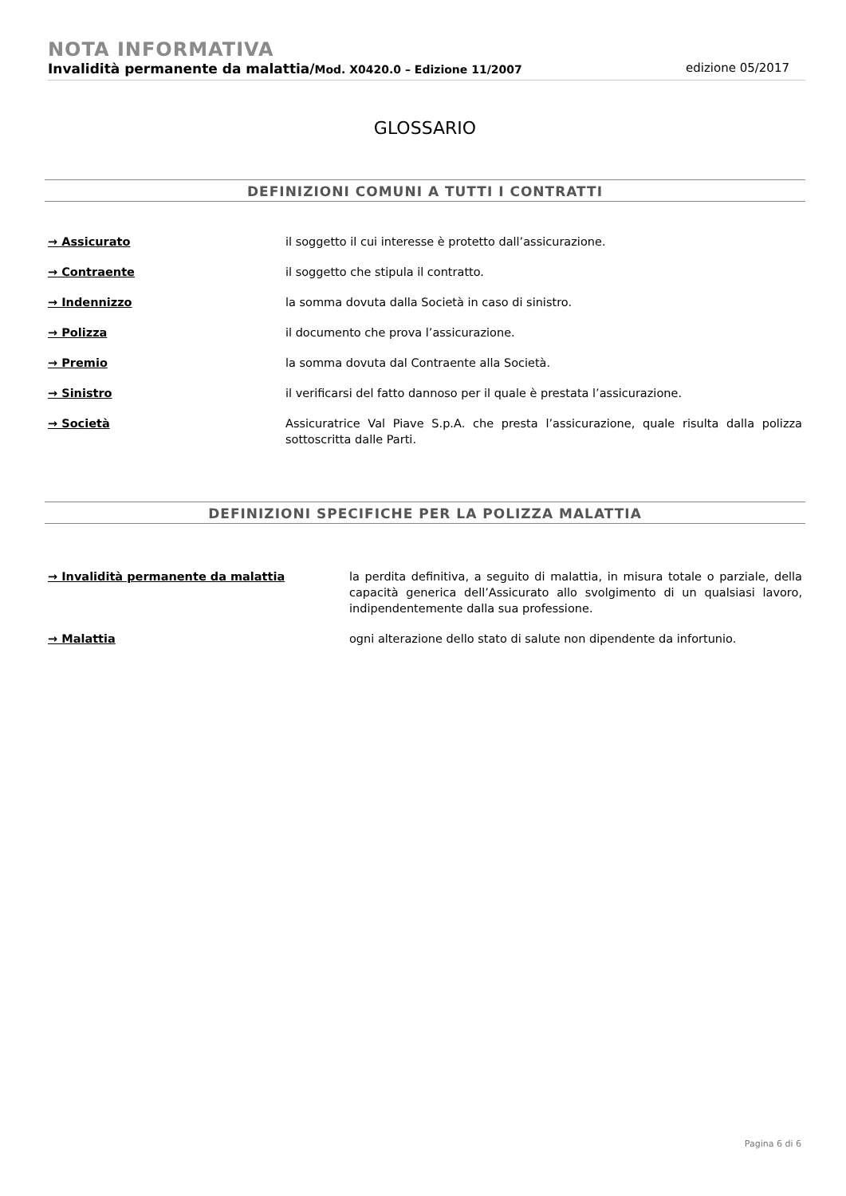NOTA INFORMATIVA
Invalidità permanente da malattia/Mod. X0420.0 – Edizione 11/2007 edizione 05/2017
GLOSSARIO
DEFINIZIONI COMUNI A TUTTI I CONTRATTI
| → Assicurato | il soggetto il cui interesse è protetto dall’assicurazione. |
| → Contraente | il soggetto che stipula il contratto. |
| → Indennizzo | la somma dovuta dalla Società in caso di sinistro. |
| → Polizza | il documento che prova l’assicurazione. |
| → Premio | la somma dovuta dal Contraente alla Società. |
| → Sinistro | il verificarsi del fatto dannoso per il quale è prestata l’assicurazione. |
| → Società | Assicuratrice Val Piave S.p.A. che presta l’assicurazione, quale risulta dalla polizza sottoscritta dalle Parti. |
DEFINIZIONI SPECIFICHE PER LA POLIZZA MALATTIA
| → Invalidità permanente da malattia | la perdita definitiva, a seguito di malattia, in misura totale o parziale, della capacità generica dell’Assicurato allo svolgimento di un qualsiasi lavoro, indipendentemente dalla sua professione. |
| → Malattia | ogni alterazione dello stato di salute non dipendente da infortunio. |
Pagina 6 di 6